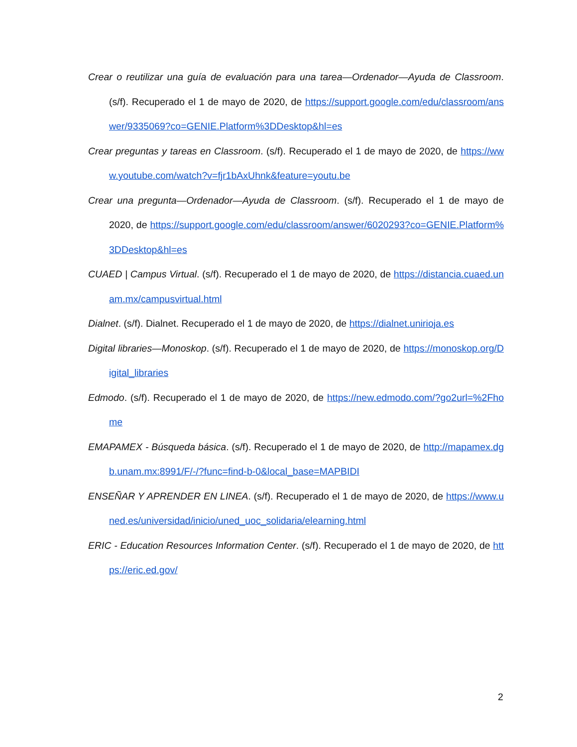Crear o reutilizar una guía de evaluación para una tarea—Ordenador—Ayuda de Classroom. (s/f). Recuperado el 1 de mayo de 2020, de https://support.google.com/edu/classroom/answer/9335069?co=GENIE.Platform%3DDesktop&hl=es
Crear preguntas y tareas en Classroom. (s/f). Recuperado el 1 de mayo de 2020, de https://www.youtube.com/watch?v=fjr1bAxUhnk&feature=youtu.be
Crear una pregunta—Ordenador—Ayuda de Classroom. (s/f). Recuperado el 1 de mayo de 2020, de https://support.google.com/edu/classroom/answer/6020293?co=GENIE.Platform%3DDesktop&hl=es
CUAED | Campus Virtual. (s/f). Recuperado el 1 de mayo de 2020, de https://distancia.cuaed.unam.mx/campusvirtual.html
Dialnet. (s/f). Dialnet. Recuperado el 1 de mayo de 2020, de https://dialnet.unirioja.es
Digital libraries—Monoskop. (s/f). Recuperado el 1 de mayo de 2020, de https://monoskop.org/Digital_libraries
Edmodo. (s/f). Recuperado el 1 de mayo de 2020, de https://new.edmodo.com/?go2url=%2Fhome
EMAPAMEX - Búsqueda básica. (s/f). Recuperado el 1 de mayo de 2020, de http://mapamex.dgb.unam.mx:8991/F/-/?func=find-b-0&local_base=MAPBIDI
ENSEÑAR Y APRENDER EN LINEA. (s/f). Recuperado el 1 de mayo de 2020, de https://www.uned.es/universidad/inicio/uned_uoc_solidaria/elearning.html
ERIC - Education Resources Information Center. (s/f). Recuperado el 1 de mayo de 2020, de https://eric.ed.gov/
2